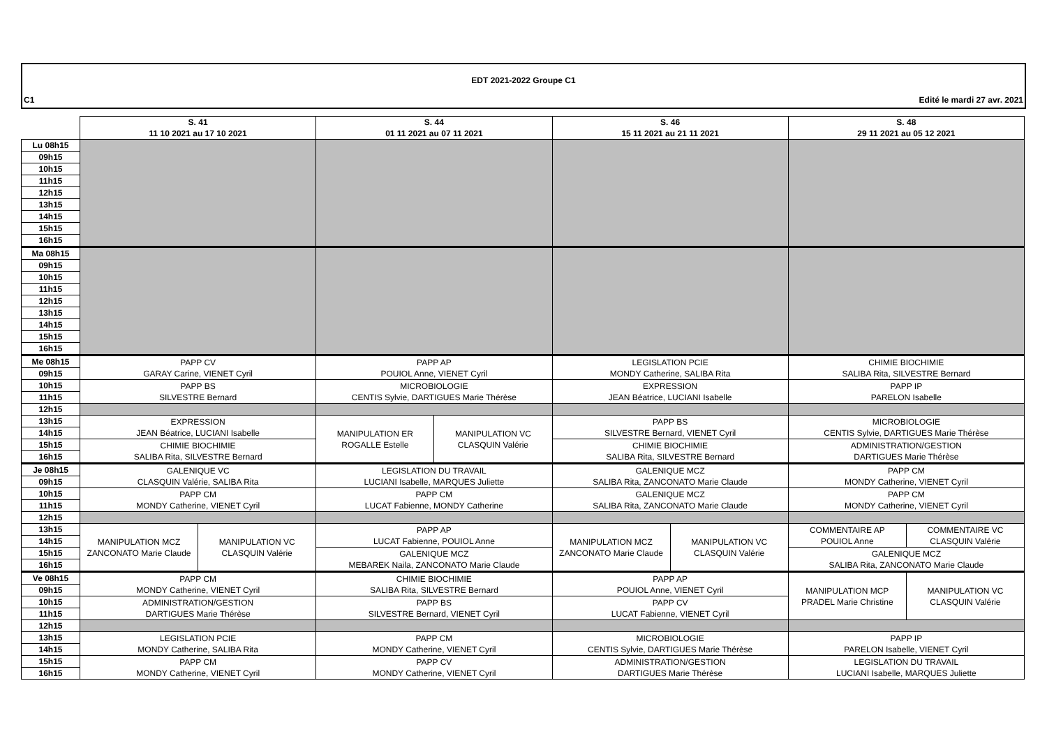EDT 2021-2022 Groupe C1
C1 Edité le mardi 27 avr. 2021
| | S. 41 11 10 2021 au 17 10 2021 | | S. 44 01 11 2021 au 07 11 2021 | | S. 46 15 11 2021 au 21 11 2021 | | S. 48 29 11 2021 au 05 12 2021 | |
| --- | --- | --- | --- | --- | --- | --- | --- | --- |
| Lu 08h15 | | | | | | | | |
| 09h15 | | | | | | | | |
| 10h15 | | | | | | | | |
| 11h15 | | | | | | | | |
| 12h15 | | | | | | | | |
| 13h15 | | | | | | | | |
| 14h15 | | | | | | | | |
| 15h15 | | | | | | | | |
| 16h15 | | | | | | | | |
| Ma 08h15 | | | | | | | | |
| 09h15 | | | | | | | | |
| 10h15 | | | | | | | | |
| 11h15 | | | | | | | | |
| 12h15 | | | | | | | | |
| 13h15 | | | | | | | | |
| 14h15 | | | | | | | | |
| 15h15 | | | | | | | | |
| 16h15 | | | | | | | | |
| Me 08h15 | PAPP CV GARAY Carine, VIENET Cyril | | PAPP AP POUIOL Anne, VIENET Cyril | | LEGISLATION PCIE MONDY Catherine, SALIBA Rita | | CHIMIE BIOCHIMIE SALIBA Rita, SILVESTRE Bernard | |
| 09h15 | | | | | | | | |
| 10h15 | PAPP BS SILVESTRE Bernard | | MICROBIOLOGIE CENTIS Sylvie, DARTIGUES Marie Thérèse | | EXPRESSION JEAN Béatrice, LUCIANI Isabelle | | PAPP IP PARELON Isabelle | |
| 11h15 | | | | | | | | |
| 12h15 | | | | | | | | |
| 13h15 | EXPRESSION JEAN Béatrice, LUCIANI Isabelle | | MANIPULATION ER ROGALLE Estelle | MANIPULATION VC CLASQUIN Valérie | PAPP BS SILVESTRE Bernard, VIENET Cyril | | MICROBIOLOGIE CENTIS Sylvie, DARTIGUES Marie Thérèse | |
| 14h15 | | | | | | | | |
| 15h15 | CHIMIE BIOCHIMIE SALIBA Rita, SILVESTRE Bernard | | | | CHIMIE BIOCHIMIE SALIBA Rita, SILVESTRE Bernard | | ADMINISTRATION/GESTION DARTIGUES Marie Thérèse | |
| 16h15 | | | | | | | | |
| Je 08h15 | GALENIQUE VC CLASQUIN Valérie, SALIBA Rita | | LEGISLATION DU TRAVAIL LUCIANI Isabelle, MARQUES Juliette | | GALENIQUE MCZ SALIBA Rita, ZANCONATO Marie Claude | | PAPP CM MONDY Catherine, VIENET Cyril | |
| 09h15 | | | | | | | | |
| 10h15 | PAPP CM MONDY Catherine, VIENET Cyril | | PAPP CM LUCAT Fabienne, MONDY Catherine | | GALENIQUE MCZ SALIBA Rita, ZANCONATO Marie Claude | | PAPP CM MONDY Catherine, VIENET Cyril | |
| 11h15 | | | | | | | | |
| 12h15 | | | | | | | | |
| 13h15 | MANIPULATION MCZ ZANCONATO Marie Claude | MANIPULATION VC CLASQUIN Valérie | PAPP AP LUCAT Fabienne, POUIOL Anne | | MANIPULATION MCZ ZANCONATO Marie Claude | MANIPULATION VC CLASQUIN Valérie | COMMENTAIRE AP POUIOL Anne | COMMENTAIRE VC CLASQUIN Valérie |
| 14h15 | | | | | | | | |
| 15h15 | | | GALENIQUE MCZ MEBAREK Naila, ZANCONATO Marie Claude | | | | GALENIQUE MCZ SALIBA Rita, ZANCONATO Marie Claude | |
| 16h15 | | | | | | | | |
| Ve 08h15 | PAPP CM MONDY Catherine, VIENET Cyril | | CHIMIE BIOCHIMIE SALIBA Rita, SILVESTRE Bernard | | PAPP AP POUIOL Anne, VIENET Cyril | | MANIPULATION MCP PRADEL Marie Christine | MANIPULATION VC CLASQUIN Valérie |
| 09h15 | | | | | | | | |
| 10h15 | ADMINISTRATION/GESTION DARTIGUES Marie Thérèse | | PAPP BS SILVESTRE Bernard, VIENET Cyril | | PAPP CV LUCAT Fabienne, VIENET Cyril | | | |
| 11h15 | | | | | | | | |
| 12h15 | | | | | | | | |
| 13h15 | LEGISLATION PCIE MONDY Catherine, SALIBA Rita | | PAPP CM MONDY Catherine, VIENET Cyril | | MICROBIOLOGIE CENTIS Sylvie, DARTIGUES Marie Thérèse | | PAPP IP PARELON Isabelle, VIENET Cyril | |
| 14h15 | | | | | | | | |
| 15h15 | PAPP CM MONDY Catherine, VIENET Cyril | | PAPP CV MONDY Catherine, VIENET Cyril | | ADMINISTRATION/GESTION DARTIGUES Marie Thérèse | | LEGISLATION DU TRAVAIL LUCIANI Isabelle, MARQUES Juliette | |
| 16h15 | | | | | | | | |